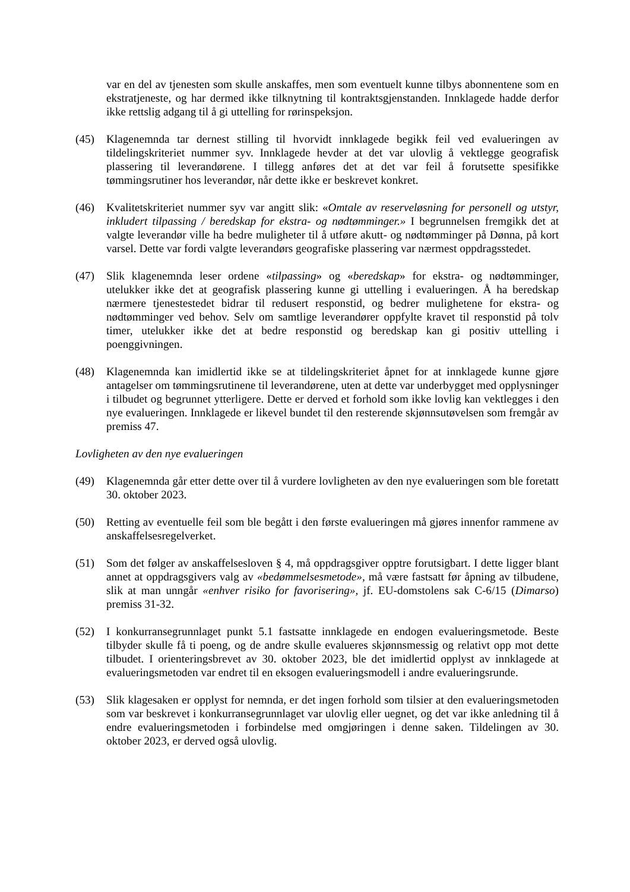var en del av tjenesten som skulle anskaffes, men som eventuelt kunne tilbys abonnentene som en ekstratjeneste, og har dermed ikke tilknytning til kontraktsgjenstanden. Innklagede hadde derfor ikke rettslig adgang til å gi uttelling for rørinspeksjon.
(45) Klagenemnda tar dernest stilling til hvorvidt innklagede begikk feil ved evalueringen av tildelingskriteriet nummer syv. Innklagede hevder at det var ulovlig å vektlegge geografisk plassering til leverandørene. I tillegg anføres det at det var feil å forutsette spesifikke tømmingsrutiner hos leverandør, når dette ikke er beskrevet konkret.
(46) Kvalitetskriteriet nummer syv var angitt slik: «Omtale av reserveløsning for personell og utstyr, inkludert tilpassing / beredskap for ekstra- og nødtømminger.» I begrunnelsen fremgikk det at valgte leverandør ville ha bedre muligheter til å utføre akutt- og nødtømminger på Dønna, på kort varsel. Dette var fordi valgte leverandørs geografiske plassering var nærmest oppdragsstedet.
(47) Slik klagenemnda leser ordene «tilpassing» og «beredskap» for ekstra- og nødtømminger, utelukker ikke det at geografisk plassering kunne gi uttelling i evalueringen. Å ha beredskap nærmere tjenestestedet bidrar til redusert responstid, og bedrer mulighetene for ekstra- og nødtømminger ved behov. Selv om samtlige leverandører oppfylte kravet til responstid på tolv timer, utelukker ikke det at bedre responstid og beredskap kan gi positiv uttelling i poenggivningen.
(48) Klagenemnda kan imidlertid ikke se at tildelingskriteriet åpnet for at innklagede kunne gjøre antagelser om tømmingsrutinene til leverandørene, uten at dette var underbygget med opplysninger i tilbudet og begrunnet ytterligere. Dette er derved et forhold som ikke lovlig kan vektlegges i den nye evalueringen. Innklagede er likevel bundet til den resterende skjønnsutøvelsen som fremgår av premiss 47.
Lovligheten av den nye evalueringen
(49) Klagenemnda går etter dette over til å vurdere lovligheten av den nye evalueringen som ble foretatt 30. oktober 2023.
(50) Retting av eventuelle feil som ble begått i den første evalueringen må gjøres innenfor rammene av anskaffelsesregelverket.
(51) Som det følger av anskaffelsesloven § 4, må oppdragsgiver opptre forutsigbart. I dette ligger blant annet at oppdragsgivers valg av «bedømmelsesmetode», må være fastsatt før åpning av tilbudene, slik at man unngår «enhver risiko for favorisering», jf. EU-domstolens sak C-6/15 (Dimarso) premiss 31-32.
(52) I konkurransegrunnlaget punkt 5.1 fastsatte innklagede en endogen evalueringsmetode. Beste tilbyder skulle få ti poeng, og de andre skulle evalueres skjønnsmessig og relativt opp mot dette tilbudet. I orienteringsbrevet av 30. oktober 2023, ble det imidlertid opplyst av innklagede at evalueringsmetoden var endret til en eksogen evalueringsmodell i andre evalueringsrunde.
(53) Slik klagesaken er opplyst for nemnda, er det ingen forhold som tilsier at den evalueringsmetoden som var beskrevet i konkurransegrunnlaget var ulovlig eller uegnet, og det var ikke anledning til å endre evalueringsmetoden i forbindelse med omgjøringen i denne saken. Tildelingen av 30. oktober 2023, er derved også ulovlig.